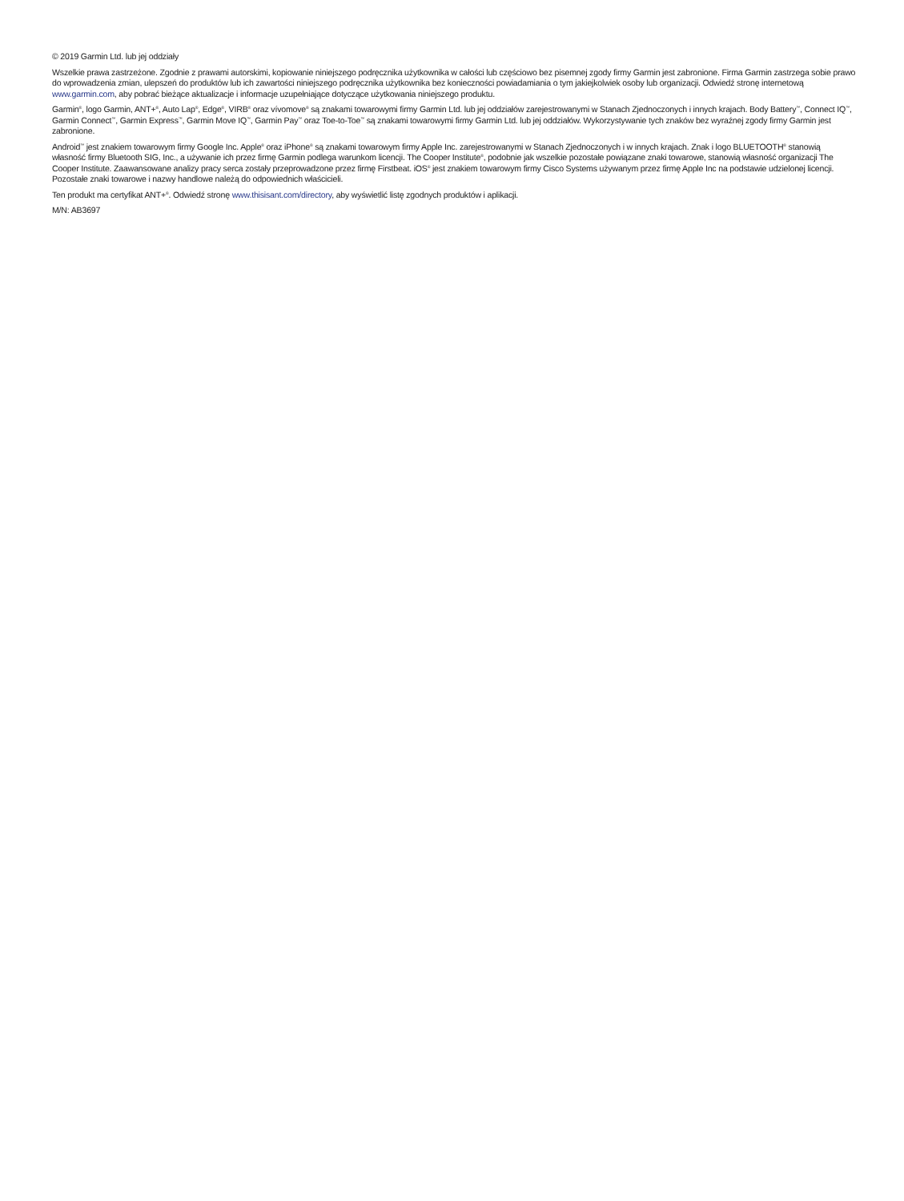© 2019 Garmin Ltd. lub jej oddziały
Wszelkie prawa zastrzeżone. Zgodnie z prawami autorskimi, kopiowanie niniejszego podręcznika użytkownika w całości lub częściowo bez pisemnej zgody firmy Garmin jest zabronione. Firma Garmin zastrzega sobie prawo do wprowadzenia zmian, ulepszeń do produktów lub ich zawartości niniejszego podręcznika użytkownika bez konieczności powiadamiania o tym jakiejkolwiek osoby lub organizacji. Odwiedź stronę internetową www.garmin.com, aby pobrać bieżące aktualizacje i informacje uzupełniające dotyczące użytkowania niniejszego produktu.
Garmin<sup>®</sup>, logo Garmin, ANT+<sup>®</sup>, Auto Lap<sup>®</sup>, Edge<sup>®</sup>, VIRB<sup>®</sup> oraz vívomove<sup>®</sup> są znakami towarowymi firmy Garmin Ltd. lub jej oddziałów zarejestrowanymi w Stanach Zjednoczonych i innych krajach. Body Battery<sup>™</sup>, Connect IQ<sup>™</sup>, Garmin Connect<sup>™</sup>, Garmin Express<sup>™</sup>, Garmin Move IQ<sup>™</sup>, Garmin Pay<sup>™</sup> oraz Toe-to-Toe<sup>™</sup> są znakami towarowymi firmy Garmin Ltd. lub jej oddziałów. Wykorzystywanie tych znaków bez wyraźnej zgody firmy Garmin jest zabronione.
Android<sup>™</sup> jest znakiem towarowym firmy Google Inc. Apple<sup>®</sup> oraz iPhone<sup>®</sup> są znakami towarowym firmy Apple Inc. zarejestrowanymi w Stanach Zjednoczonych i w innych krajach. Znak i logo BLUETOOTH<sup>®</sup> stanowią własność firmy Bluetooth SIG, Inc., a używanie ich przez firmę Garmin podlega warunkom licencji. The Cooper Institute<sup>®</sup>, podobnie jak wszelkie pozostałe powiązane znaki towarowe, stanowią własność organizacji The Cooper Institute. Zaawansowane analizy pracy serca zostały przeprowadzone przez firmę Firstbeat. iOS<sup>®</sup> jest znakiem towarowym firmy Cisco Systems używanym przez firmę Apple Inc na podstawie udzielonej licencji. Pozostałe znaki towarowe i nazwy handlowe należą do odpowiednich właścicieli.
Ten produkt ma certyfikat ANT+<sup>®</sup>. Odwiedź stronę www.thisisant.com/directory, aby wyświetlić listę zgodnych produktów i aplikacji.
M/N: AB3697